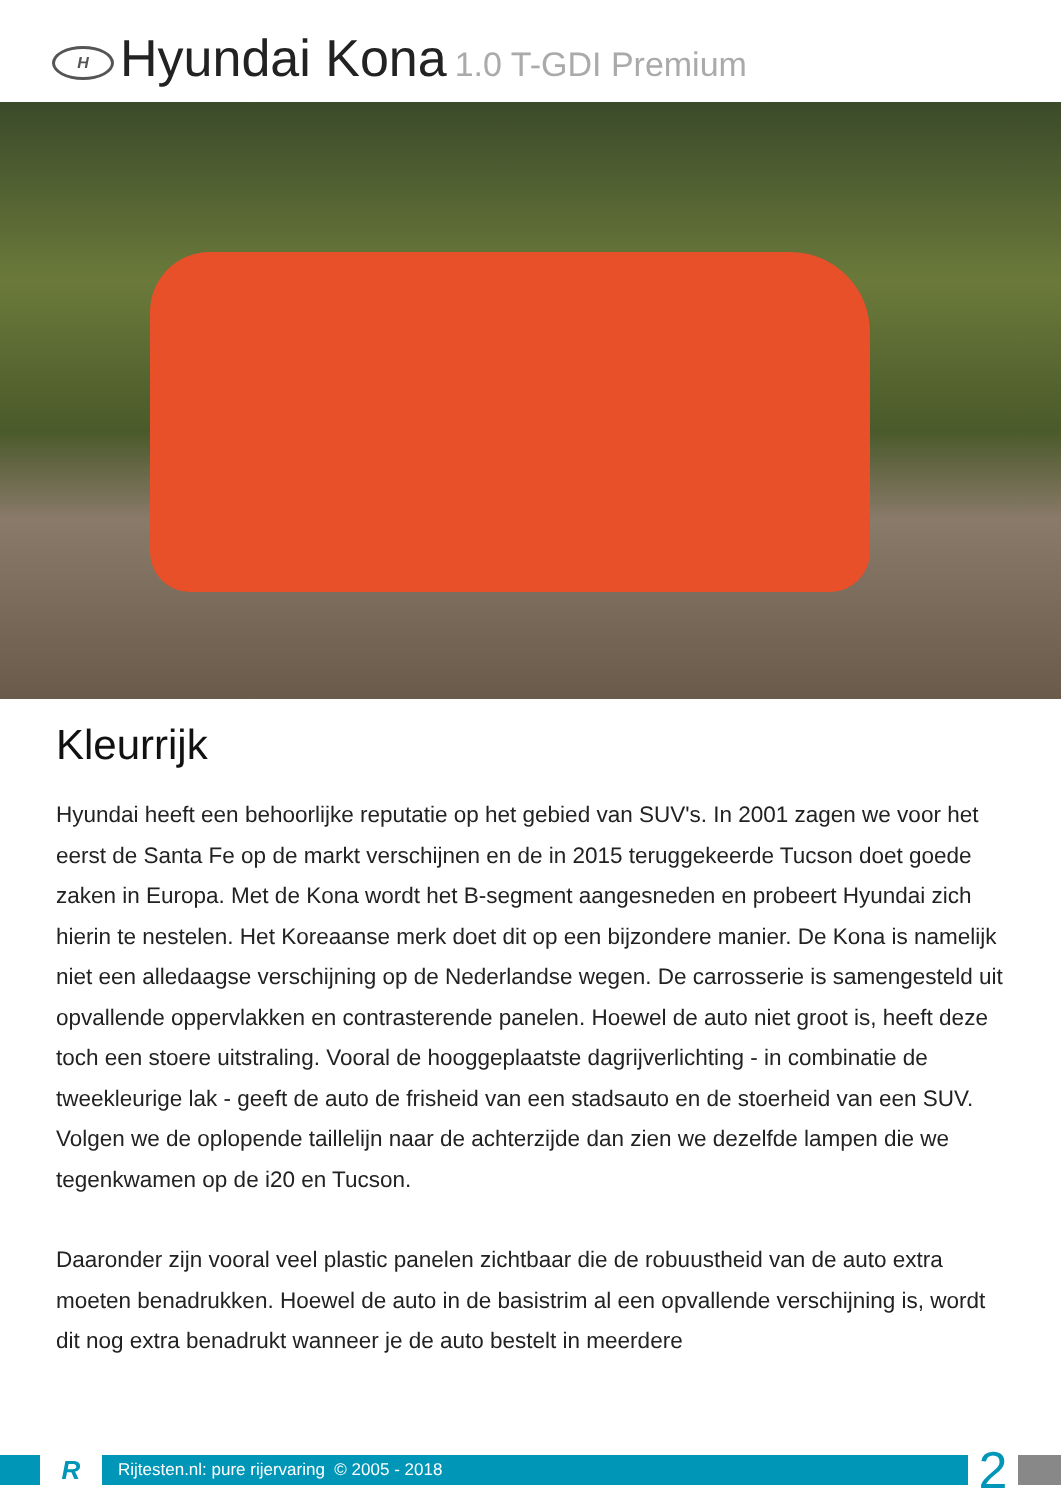H
Hyundai Kona 1.0 T-GDI Premium
Kleurrijk
Hyundai heeft een behoorlijke reputatie op het gebied van SUV's. In 2001 zagen we voor het eerst de Santa Fe op de markt verschijnen en de in 2015 teruggekeerde Tucson doet goede zaken in Europa. Met de Kona wordt het B-segment aangesneden en probeert Hyundai zich hierin te nestelen. Het Koreaanse merk doet dit op een bijzondere manier. De Kona is namelijk niet een alledaagse verschijning op de Nederlandse wegen. De carrosserie is samengesteld uit opvallende oppervlakken en contrasterende panelen. Hoewel de auto niet groot is, heeft deze toch een stoere uitstraling. Vooral de hooggeplaatste dagrijverlichting - in combinatie de tweekleurige lak - geeft de auto de frisheid van een stadsauto en de stoerheid van een SUV. Volgen we de oplopende taillelijn naar de achterzijde dan zien we dezelfde lampen die we tegenkwamen op de i20 en Tucson.
Daaronder zijn vooral veel plastic panelen zichtbaar die de robuustheid van de auto extra moeten benadrukken. Hoewel de auto in de basistrim al een opvallende verschijning is, wordt dit nog extra benadrukt wanneer je de auto bestelt in meerdere
R
Rijtesten.nl: pure rijervaring © 2005 - 2018
2